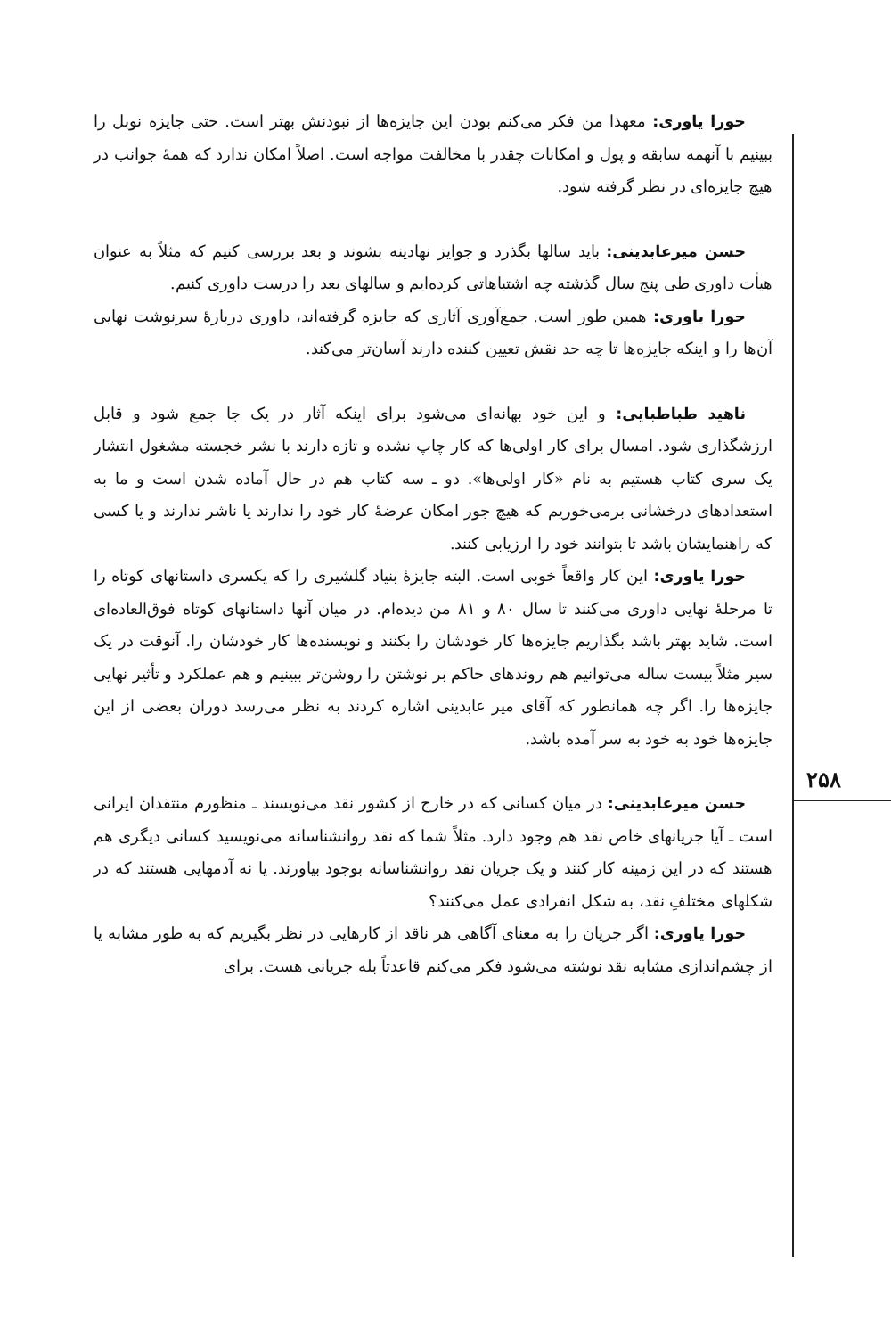حورا یاوری: معهذا من فکر می‌کنم بودن این جایزه‌ها از نبودنش بهتر است. حتی جایزه نوبل را ببینیم با آنهمه سابقه و پول و امکانات چقدر با مخالفت مواجه است. اصلاً امکان ندارد که همهٔ جوانب در هیچ جایزه‌ای در نظر گرفته شود.
حسن میرعابدینی: باید سالها بگذرد و جوایز نهادینه بشوند و بعد بررسی کنیم که مثلاً به عنوان هیأت داوری طی پنج سال گذشته چه اشتباهاتی کرده‌ایم و سالهای بعد را درست داوری کنیم.
حورا یاوری: همین طور است. جمع‌آوری آثاری که جایزه گرفته‌اند، داوری دربارهٔ سرنوشت نهایی آن‌ها را و اینکه جایزه‌ها تا چه حد نقش تعیین کننده دارند آسان‌تر می‌کند.
ناهید طباطبایی: و این خود بهانه‌ای می‌شود برای اینکه آثار در یک جا جمع شود و قابل ارزشگذاری شود. امسال برای کار اولی‌ها که کار چاپ نشده و تازه دارند با نشر خجسته مشغول انتشار یک سری کتاب هستیم به نام «کار اولی‌ها». دو ـ سه کتاب هم در حال آماده شدن است و ما به استعدادهای درخشانی برمی‌خوریم که هیچ جور امکان عرضهٔ کار خود را ندارند یا ناشر ندارند و یا کسی که راهنمایشان باشد تا بتوانند خود را ارزیابی کنند.
حورا یاوری: این کار واقعاً خوبی است. البته جایزهٔ بنیاد گلشیری را که یکسری داستانهای کوتاه را تا مرحلهٔ نهایی داوری می‌کنند تا سال ۸۰ و ۸۱ من دیده‌ام. در میان آنها داستانهای کوتاه فوق‌العاده‌ای است. شاید بهتر باشد بگذاریم جایزه‌ها کار خودشان را بکنند و نویسنده‌ها کار خودشان را. آنوقت در یک سیر مثلاً بیست ساله می‌توانیم هم روندهای حاکم بر نوشتن را روشن‌تر ببینیم و هم عملکرد و تأثیر نهایی جایزه‌ها را. اگر چه همانطور که آقای میر عابدینی اشاره کردند به نظر می‌رسد دوران بعضی از این جایزه‌ها خود به خود به سر آمده باشد.
حسن میرعابدینی: در میان کسانی که در خارج از کشور نقد می‌نویسند ـ منظورم منتقدان ایرانی است ـ آیا جریانهای خاص نقد هم وجود دارد. مثلاً شما که نقد روانشناسانه می‌نویسید کسانی دیگری هم هستند که در این زمینه کار کنند و یک جریان نقد روانشناسانه بوجود بیاورند. یا نه آدمهایی هستند که در شکلهای مختلفِ نقد، به شکل انفرادی عمل می‌کنند؟
حورا یاوری: اگر جریان را به معنای آگاهی هر ناقد از کارهایی در نظر بگیریم که به طور مشابه یا از چشم‌اندازی مشابه نقد نوشته می‌شود فکر می‌کنم قاعدتاً بله جریانی هست. برای
۲۵۸